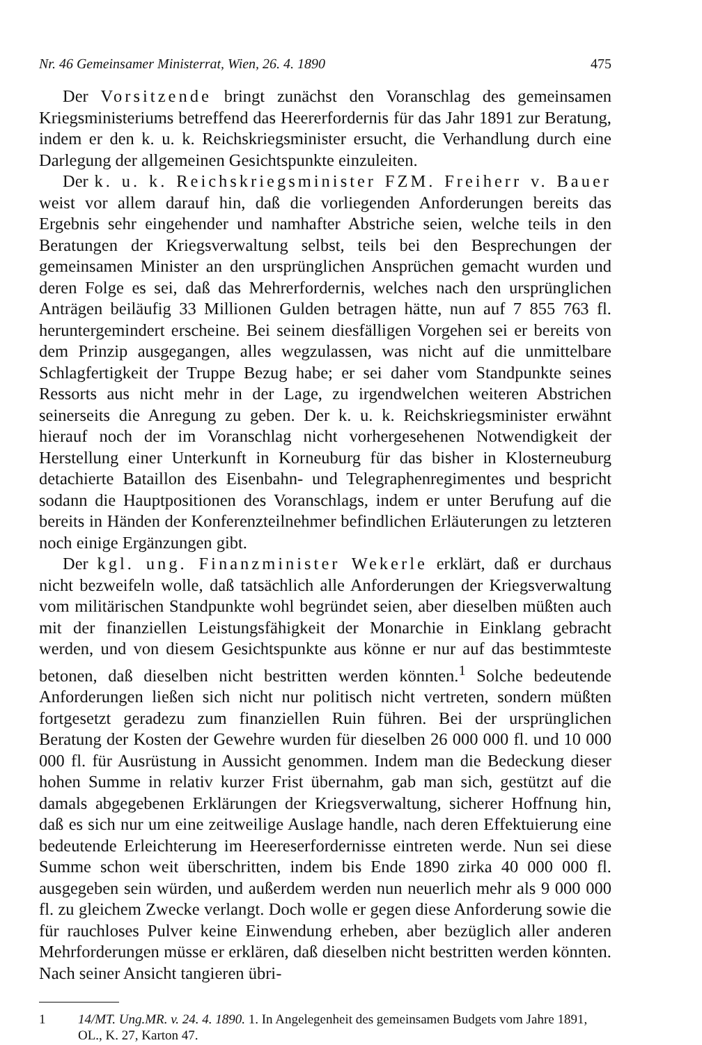Nr. 46 Gemeinsamer Ministerrat, Wien, 26. 4. 1890 475
Der Vorsitzende bringt zunächst den Voranschlag des gemeinsamen Kriegsministeriums betreffend das Heererfordernis für das Jahr 1891 zur Beratung, indem er den k. u. k. Reichskriegsminister ersucht, die Verhandlung durch eine Darlegung der allgemeinen Gesichtspunkte einzuleiten.
Der k. u. k. Reichskriegsminister FZM. Freiherr v. Bauer weist vor allem darauf hin, daß die vorliegenden Anforderungen bereits das Ergebnis sehr eingehender und namhafter Abstriche seien, welche teils in den Beratungen der Kriegsverwaltung selbst, teils bei den Besprechungen der gemeinsamen Minister an den ursprünglichen Ansprüchen gemacht wurden und deren Folge es sei, daß das Mehrerfordernis, welches nach den ursprünglichen Anträgen beiläufig 33 Millionen Gulden betragen hätte, nun auf 7 855 763 fl. heruntergemindert erscheine. Bei seinem diesfälligen Vorgehen sei er bereits von dem Prinzip ausgegangen, alles wegzulassen, was nicht auf die unmittelbare Schlagfertigkeit der Truppe Bezug habe; er sei daher vom Standpunkte seines Ressorts aus nicht mehr in der Lage, zu irgendwelchen weiteren Abstrichen seinerseits die Anregung zu geben. Der k. u. k. Reichskriegsminister erwähnt hierauf noch der im Voranschlag nicht vorhergesehenen Notwendigkeit der Herstellung einer Unterkunft in Korneuburg für das bisher in Klosterneuburg detachierte Bataillon des Eisenbahn- und Telegraphenregimentes und bespricht sodann die Hauptpositionen des Voranschlags, indem er unter Berufung auf die bereits in Händen der Konferenzteilnehmer befindlichen Erläuterungen zu letzteren noch einige Ergänzungen gibt.
Der kgl. ung. Finanzminister Wekerle erklärt, daß er durchaus nicht bezweifeln wolle, daß tatsächlich alle Anforderungen der Kriegsverwaltung vom militärischen Standpunkte wohl begründet seien, aber dieselben müßten auch mit der finanziellen Leistungsfähigkeit der Monarchie in Einklang gebracht werden, und von diesem Gesichtspunkte aus könne er nur auf das bestimmteste betonen, daß dieselben nicht bestritten werden könnten.<sup>1</sup> Solche bedeutende Anforderungen ließen sich nicht nur politisch nicht vertreten, sondern müßten fortgesetzt geradezu zum finanziellen Ruin führen. Bei der ursprünglichen Beratung der Kosten der Gewehre wurden für dieselben 26 000 000 fl. und 10 000 000 fl. für Ausrüstung in Aussicht genommen. Indem man die Bedeckung dieser hohen Summe in relativ kurzer Frist übernahm, gab man sich, gestützt auf die damals abgegebenen Erklärungen der Kriegsverwaltung, sicherer Hoffnung hin, daß es sich nur um eine zeitweilige Auslage handle, nach deren Effektuierung eine bedeutende Erleichterung im Heereserfordernisse eintreten werde. Nun sei diese Summe schon weit überschritten, indem bis Ende 1890 zirka 40 000 000 fl. ausgegeben sein würden, und außerdem werden nun neuerlich mehr als 9 000 000 fl. zu gleichem Zwecke verlangt. Doch wolle er gegen diese Anforderung sowie die für rauchloses Pulver keine Einwendung erheben, aber bezüglich aller anderen Mehrforderungen müsse er erklären, daß dieselben nicht bestritten werden könnten. Nach seiner Ansicht tangieren übri-
1 14/MT. Ung.MR. v. 24. 4. 1890. 1. In Angelegenheit des gemeinsamen Budgets vom Jahre 1891, OL., K. 27, Karton 47.